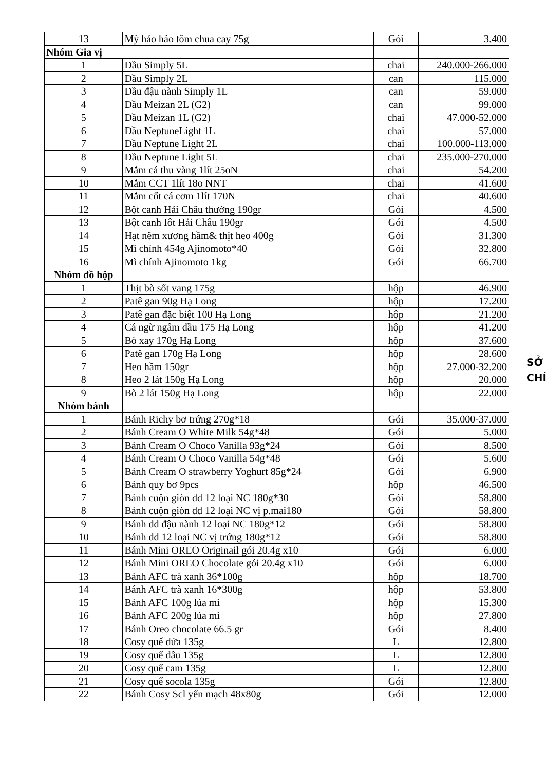| 13 | Mỳ hảo hảo tôm chua cay 75g | Gói | 3.400 |
| Nhóm Gia vị | | | |
| 1 | Dầu Simply 5L | chai | 240.000-266.000 |
| 2 | Dầu Simply 2L | can | 115.000 |
| 3 | Dầu đậu nành Simply 1L | can | 59.000 |
| 4 | Dầu Meizan 2L (G2) | can | 99.000 |
| 5 | Dầu Meizan 1L (G2) | chai | 47.000-52.000 |
| 6 | Dầu NeptuneLight 1L | chai | 57.000 |
| 7 | Dầu Neptune Light 2L | chai | 100.000-113.000 |
| 8 | Dầu Neptune Light 5L | chai | 235.000-270.000 |
| 9 | Mắm cá thu vàng 1lít 25oN | chai | 54.200 |
| 10 | Mắm CCT 1lít 18o NNT | chai | 41.600 |
| 11 | Mắm cốt cá cơm 1lít 170N | chai | 40.600 |
| 12 | Bột canh Hải Châu thường 190gr | Gói | 4.500 |
| 13 | Bột canh Iôt Hải Châu 190gr | Gói | 4.500 |
| 14 | Hạt nêm xương hầm& thịt heo 400g | Gói | 31.300 |
| 15 | Mì chính 454g Ajinomoto*40 | Gói | 32.800 |
| 16 | Mì chính Ajinomoto 1kg | Gói | 66.700 |
| Nhóm đồ hộp | | | |
| 1 | Thịt bò sốt vang 175g | hộp | 46.900 |
| 2 | Patê gan 90g Hạ Long | hộp | 17.200 |
| 3 | Patê gan đặc biệt 100 Hạ Long | hộp | 21.200 |
| 4 | Cá ngừ ngâm dầu 175 Hạ Long | hộp | 41.200 |
| 5 | Bò xay 170g Hạ Long | hộp | 37.600 |
| 6 | Patê gan 170g Hạ Long | hộp | 28.600 |
| 7 | Heo hầm 150gr | hộp | 27.000-32.200 |
| 8 | Heo 2 lát 150g Hạ Long | hộp | 20.000 |
| 9 | Bò 2 lát 150g Hạ Long | hộp | 22.000 |
| Nhóm bánh | | | |
| 1 | Bánh Richy bơ trứng 270g*18 | Gói | 35.000-37.000 |
| 2 | Bánh Cream O White Milk 54g*48 | Gói | 5.000 |
| 3 | Bánh Cream O Choco Vanilla 93g*24 | Gói | 8.500 |
| 4 | Bánh Cream O Choco Vanilla 54g*48 | Gói | 5.600 |
| 5 | Bánh Cream O strawberry Yoghurt 85g*24 | Gói | 6.900 |
| 6 | Bánh quy bơ 9pcs | hộp | 46.500 |
| 7 | Bánh cuộn giòn dd 12 loại NC 180g*30 | Gói | 58.800 |
| 8 | Bánh cuộn giòn dd 12 loại NC vị p.mai180 | Gói | 58.800 |
| 9 | Bánh dd đậu nành 12 loại NC 180g*12 | Gói | 58.800 |
| 10 | Bánh dd 12 loại NC vị trứng 180g*12 | Gói | 58.800 |
| 11 | Bánh Mini OREO Originail gói 20.4g x10 | Gói | 6.000 |
| 12 | Bánh Mini OREO Chocolate gói 20.4g x10 | Gói | 6.000 |
| 13 | Bánh AFC trà xanh 36*100g | hộp | 18.700 |
| 14 | Bánh AFC trà xanh 16*300g | hộp | 53.800 |
| 15 | Bánh AFC 100g lúa mì | hộp | 15.300 |
| 16 | Bánh AFC 200g lúa mì | hộp | 27.800 |
| 17 | Bánh Oreo chocolate 66.5 gr | Gói | 8.400 |
| 18 | Cosy quế dứa 135g | L | 12.800 |
| 19 | Cosy quế dâu 135g | L | 12.800 |
| 20 | Cosy quế cam 135g | L | 12.800 |
| 21 | Cosy quế socola 135g | Gói | 12.800 |
| 22 | Bánh Cosy Scl yến mạch 48x80g | Gói | 12.000 |
SỞ
CHÍ